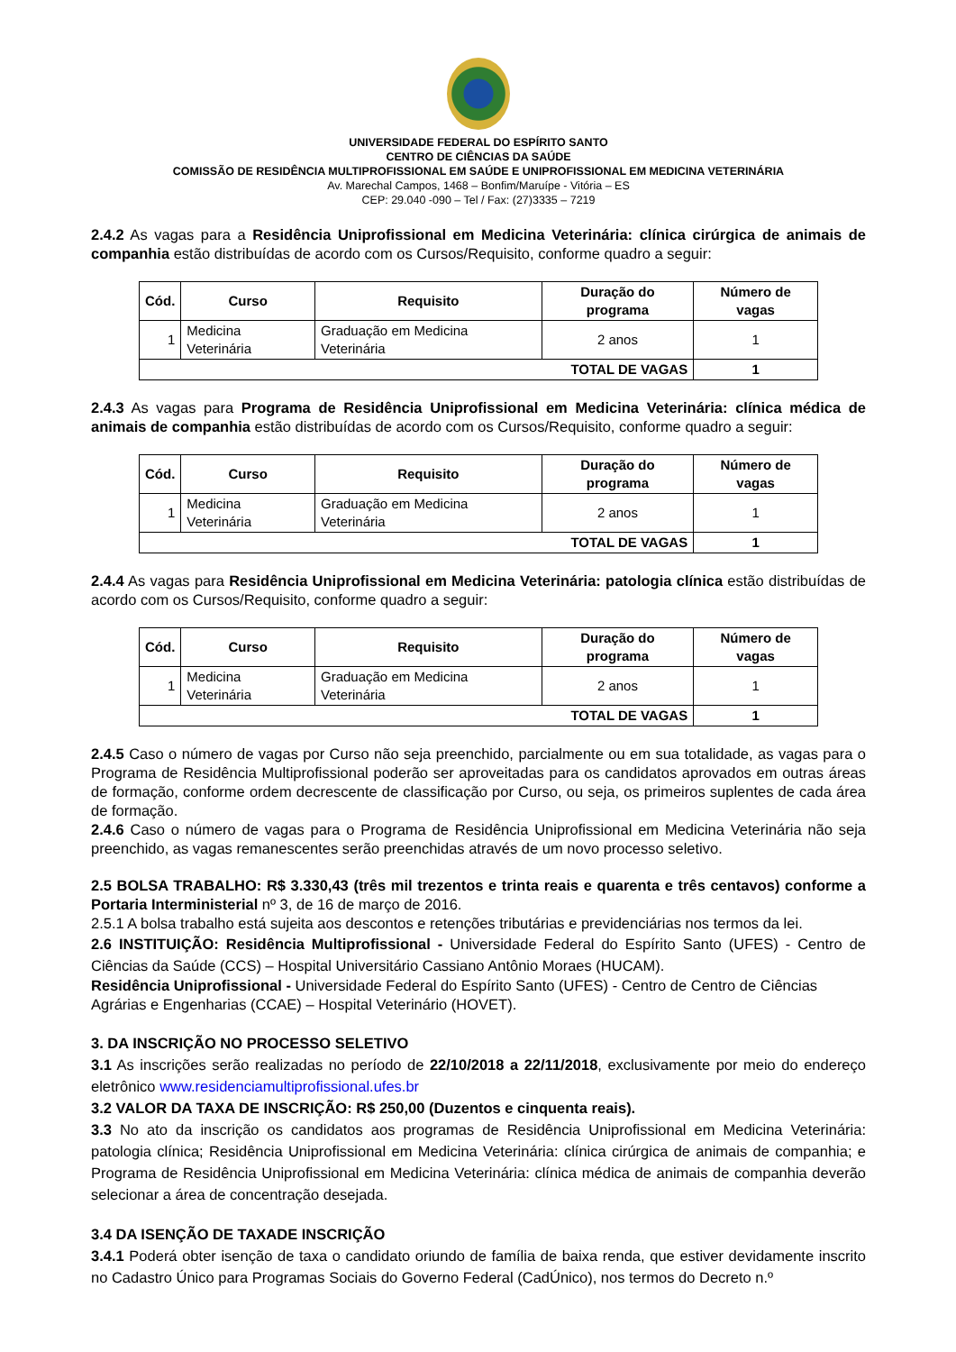UNIVERSIDADE FEDERAL DO ESPÍRITO SANTO
CENTRO DE CIÊNCIAS DA SAÚDE
COMISSÃO DE RESIDÊNCIA MULTIPROFISSIONAL EM SAÚDE E UNIPROFISSIONAL EM MEDICINA VETERINÁRIA
Av. Marechal Campos, 1468 – Bonfim/Maruípe - Vitória – ES
CEP: 29.040 -090 – Tel / Fax: (27)3335 – 7219
2.4.2 As vagas para a Residência Uniprofissional em Medicina Veterinária: clínica cirúrgica de animais de companhia estão distribuídas de acordo com os Cursos/Requisito, conforme quadro a seguir:
| Cód. | Curso | Requisito | Duração do programa | Número de vagas |
| --- | --- | --- | --- | --- |
| 1 | Medicina Veterinária | Graduação em Medicina Veterinária | 2 anos | 1 |
| TOTAL DE VAGAS | | | | 1 |
2.4.3 As vagas para Programa de Residência Uniprofissional em Medicina Veterinária: clínica médica de animais de companhia estão distribuídas de acordo com os Cursos/Requisito, conforme quadro a seguir:
| Cód. | Curso | Requisito | Duração do programa | Número de vagas |
| --- | --- | --- | --- | --- |
| 1 | Medicina Veterinária | Graduação em Medicina Veterinária | 2 anos | 1 |
| TOTAL DE VAGAS | | | | 1 |
2.4.4 As vagas para Residência Uniprofissional em Medicina Veterinária: patologia clínica estão distribuídas de acordo com os Cursos/Requisito, conforme quadro a seguir:
| Cód. | Curso | Requisito | Duração do programa | Número de vagas |
| --- | --- | --- | --- | --- |
| 1 | Medicina Veterinária | Graduação em Medicina Veterinária | 2 anos | 1 |
| TOTAL DE VAGAS | | | | 1 |
2.4.5 Caso o número de vagas por Curso não seja preenchido, parcialmente ou em sua totalidade, as vagas para o Programa de Residência Multiprofissional poderão ser aproveitadas para os candidatos aprovados em outras áreas de formação, conforme ordem decrescente de classificação por Curso, ou seja, os primeiros suplentes de cada área de formação.
2.4.6 Caso o número de vagas para o Programa de Residência Uniprofissional em Medicina Veterinária não seja preenchido, as vagas remanescentes serão preenchidas através de um novo processo seletivo.
2.5 BOLSA TRABALHO: R$ 3.330,43 (três mil trezentos e trinta reais e quarenta e três centavos) conforme a Portaria Interministerial nº 3, de 16 de março de 2016.
2.5.1 A bolsa trabalho está sujeita aos descontos e retenções tributárias e previdenciárias nos termos da lei.
2.6 INSTITUIÇÃO: Residência Multiprofissional - Universidade Federal do Espírito Santo (UFES) - Centro de Ciências da Saúde (CCS) – Hospital Universitário Cassiano Antônio Moraes (HUCAM).
Residência Uniprofissional - Universidade Federal do Espírito Santo (UFES) - Centro de Centro de Ciências Agrárias e Engenharias (CCAE) – Hospital Veterinário (HOVET).
3. DA INSCRIÇÃO NO PROCESSO SELETIVO
3.1 As inscrições serão realizadas no período de 22/10/2018 a 22/11/2018, exclusivamente por meio do endereço eletrônico www.residenciamultiprofissional.ufes.br
3.2 VALOR DA TAXA DE INSCRIÇÃO: R$ 250,00 (Duzentos e cinquenta reais).
3.3 No ato da inscrição os candidatos aos programas de Residência Uniprofissional em Medicina Veterinária: patologia clínica; Residência Uniprofissional em Medicina Veterinária: clínica cirúrgica de animais de companhia; e Programa de Residência Uniprofissional em Medicina Veterinária: clínica médica de animais de companhia deverão selecionar a área de concentração desejada.
3.4 DA ISENÇÃO DE TAXADE INSCRIÇÃO
3.4.1 Poderá obter isenção de taxa o candidato oriundo de família de baixa renda, que estiver devidamente inscrito no Cadastro Único para Programas Sociais do Governo Federal (CadÚnico), nos termos do Decreto n.º